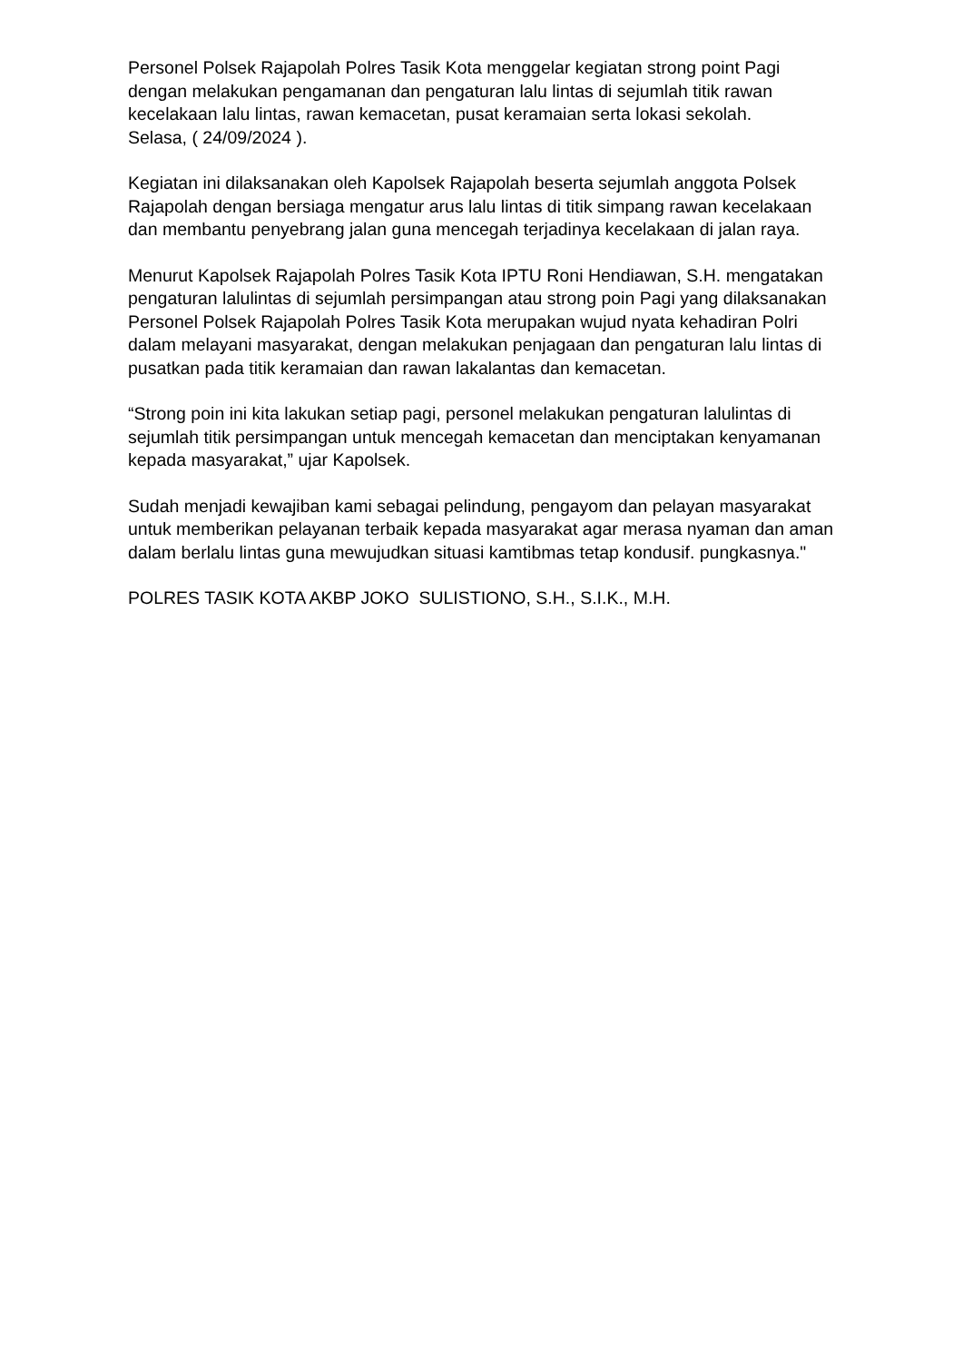Personel Polsek Rajapolah Polres Tasik Kota menggelar kegiatan strong point Pagi dengan melakukan pengamanan dan pengaturan lalu lintas di sejumlah titik rawan kecelakaan lalu lintas, rawan kemacetan, pusat keramaian serta lokasi sekolah.
Selasa, ( 24/09/2024 ).
Kegiatan ini dilaksanakan oleh Kapolsek Rajapolah beserta sejumlah anggota Polsek Rajapolah dengan bersiaga mengatur arus lalu lintas di titik simpang rawan kecelakaan dan membantu penyebrang jalan guna mencegah terjadinya kecelakaan di jalan raya.
Menurut Kapolsek Rajapolah Polres Tasik Kota IPTU Roni Hendiawan, S.H. mengatakan pengaturan lalulintas di sejumlah persimpangan atau strong poin Pagi yang dilaksanakan Personel Polsek Rajapolah Polres Tasik Kota merupakan wujud nyata kehadiran Polri dalam melayani masyarakat, dengan melakukan penjagaan dan pengaturan lalu lintas di pusatkan pada titik keramaian dan rawan lakalantas dan kemacetan.
“Strong poin ini kita lakukan setiap pagi, personel melakukan pengaturan lalulintas di sejumlah titik persimpangan untuk mencegah kemacetan dan menciptakan kenyamanan kepada masyarakat,” ujar Kapolsek.
Sudah menjadi kewajiban kami sebagai pelindung, pengayom dan pelayan masyarakat untuk memberikan pelayanan terbaik kepada masyarakat agar merasa nyaman dan aman dalam berlalu lintas guna mewujudkan situasi kamtibmas tetap kondusif. pungkasnya."
POLRES TASIK KOTA AKBP JOKO SULISTIONO, S.H., S.I.K., M.H.